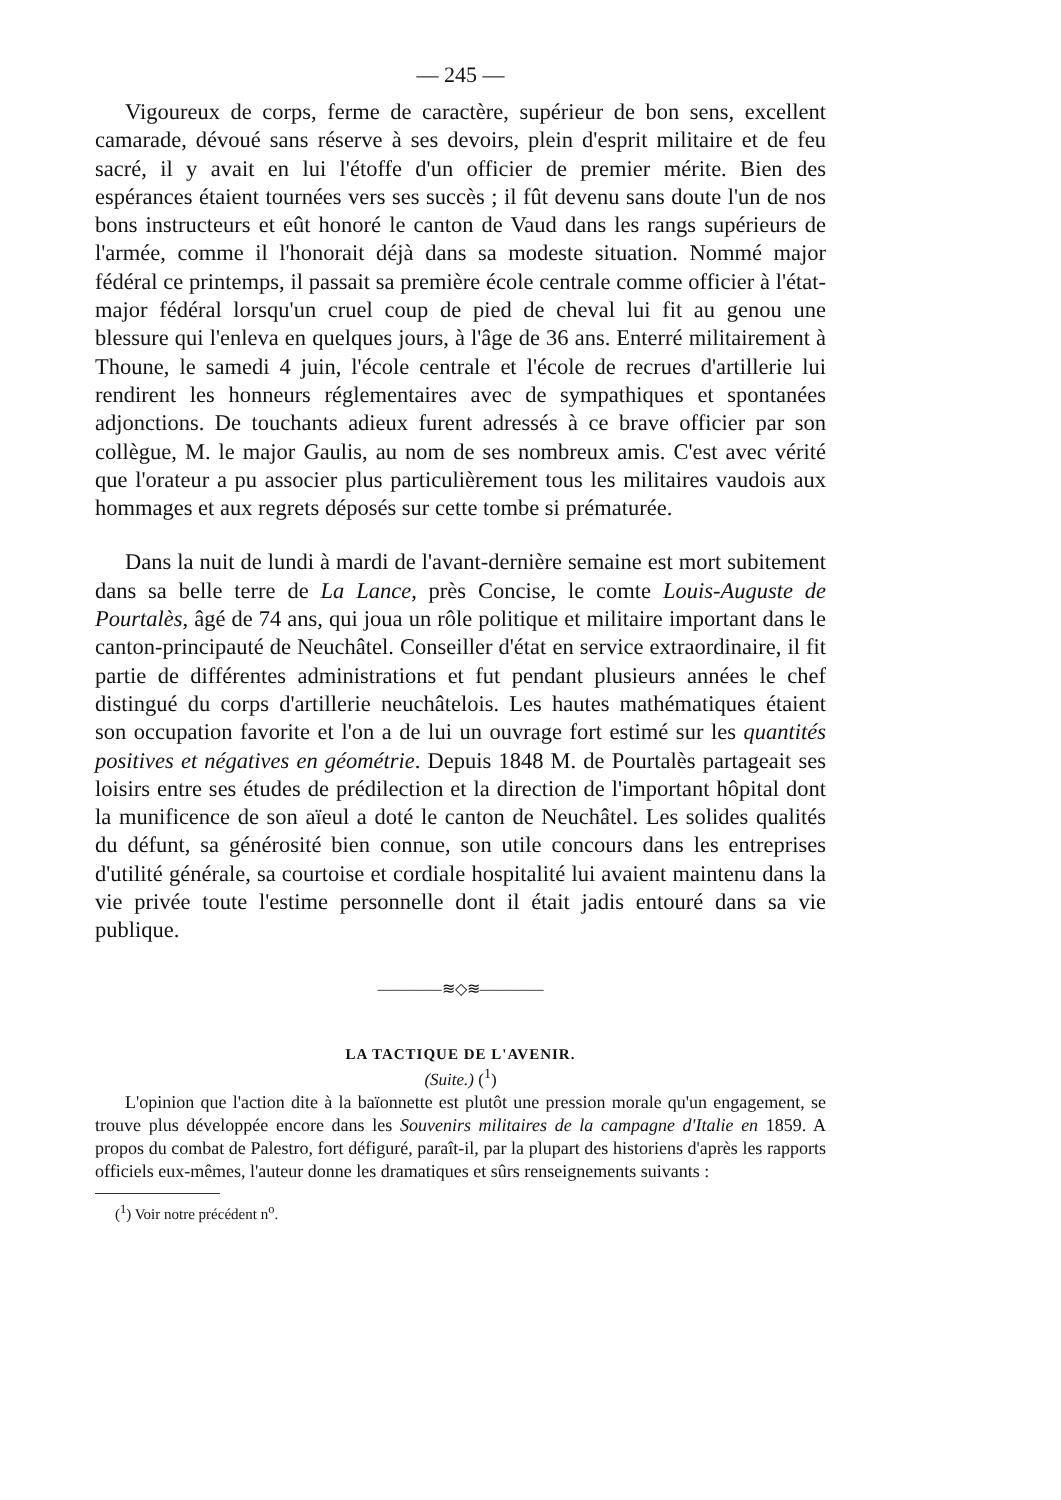— 245 —
Vigoureux de corps, ferme de caractère, supérieur de bon sens, excellent camarade, dévoué sans réserve à ses devoirs, plein d'esprit militaire et de feu sacré, il y avait en lui l'étoffe d'un officier de premier mérite. Bien des espérances étaient tournées vers ses succès ; il fût devenu sans doute l'un de nos bons instructeurs et eût honoré le canton de Vaud dans les rangs supérieurs de l'armée, comme il l'honorait déjà dans sa modeste situation. Nommé major fédéral ce printemps, il passait sa première école centrale comme officier à l'état-major fédéral lorsqu'un cruel coup de pied de cheval lui fit au genou une blessure qui l'enleva en quelques jours, à l'âge de 36 ans. Enterré militairement à Thoune, le samedi 4 juin, l'école centrale et l'école de recrues d'artillerie lui rendirent les honneurs réglementaires avec de sympathiques et spontanées adjonctions. De touchants adieux furent adressés à ce brave officier par son collègue, M. le major Gaulis, au nom de ses nombreux amis. C'est avec vérité que l'orateur a pu associer plus particulièrement tous les militaires vaudois aux hommages et aux regrets déposés sur cette tombe si prématurée.
Dans la nuit de lundi à mardi de l'avant-dernière semaine est mort subitement dans sa belle terre de La Lance, près Concise, le comte Louis-Auguste de Pourtalès, âgé de 74 ans, qui joua un rôle politique et militaire important dans le canton-principauté de Neuchâtel. Conseiller d'état en service extraordinaire, il fit partie de différentes administrations et fut pendant plusieurs années le chef distingué du corps d'artillerie neuchâtelois. Les hautes mathématiques étaient son occupation favorite et l'on a de lui un ouvrage fort estimé sur les quantités positives et négatives en géométrie. Depuis 1848 M. de Pourtalès partageait ses loisirs entre ses études de prédilection et la direction de l'important hôpital dont la munificence de son aïeul a doté le canton de Neuchâtel. Les solides qualités du défunt, sa générosité bien connue, son utile concours dans les entreprises d'utilité générale, sa courtoise et cordiale hospitalité lui avaient maintenu dans la vie privée toute l'estime personnelle dont il était jadis entouré dans sa vie publique.
————≋◇≋————
LA TACTIQUE DE L'AVENIR.
(Suite.) (<sup>1</sup>)
L'opinion que l'action dite à la baïonnette est plutôt une pression morale qu'un engagement, se trouve plus développée encore dans les Souvenirs militaires de la campagne d'Italie en 1859. A propos du combat de Palestro, fort défiguré, paraît-il, par la plupart des historiens d'après les rapports officiels eux-mêmes, l'auteur donne les dramatiques et sûrs renseignements suivants :
(<sup>1</sup>) Voir notre précédent n<sup>o</sup>.